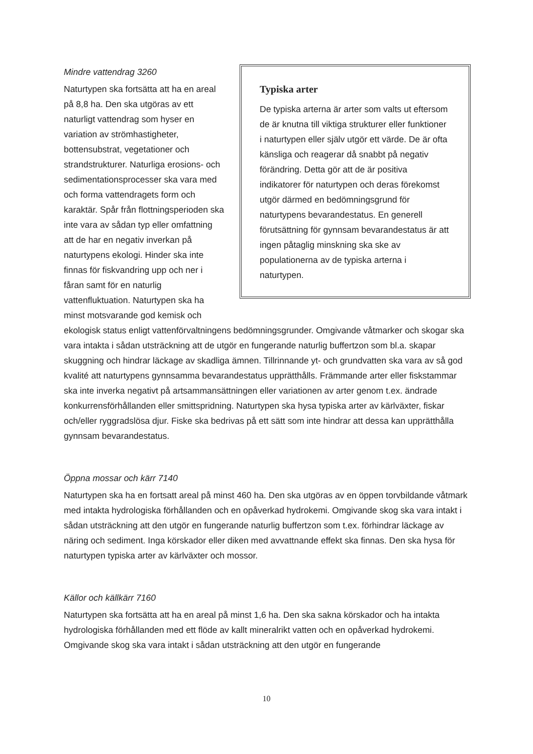Typiska arter
De typiska arterna är arter som valts ut eftersom de är knutna till viktiga strukturer eller funktioner i naturtypen eller själv utgör ett värde. De är ofta känsliga och reagerar då snabbt på negativ förändring. Detta gör att de är positiva indikatorer för naturtypen och deras förekomst utgör därmed en bedömningsgrund för naturtypens bevarandestatus. En generell förutsättning för gynnsam bevarandestatus är att ingen påtaglig minskning ska ske av populationerna av de typiska arterna i naturtypen.
Mindre vattendrag 3260
Naturtypen ska fortsätta att ha en areal på 8,8 ha. Den ska utgöras av ett naturligt vattendrag som hyser en variation av strömhastigheter, bottensubstrat, vegetationer och strandstrukturer. Naturliga erosions- och sedimentationsprocesser ska vara med och forma vattendragets form och karaktär. Spår från flottningsperioden ska inte vara av sådan typ eller omfattning att de har en negativ inverkan på naturtypens ekologi. Hinder ska inte finnas för fiskvandring upp och ner i fåran samt för en naturlig vattenfluktuation. Naturtypen ska ha minst motsvarande god kemisk och ekologisk status enligt vattenförvaltningens bedömningsgrunder. Omgivande våtmarker och skogar ska vara intakta i sådan utsträckning att de utgör en fungerande naturlig buffertzon som bl.a. skapar skuggning och hindrar läckage av skadliga ämnen. Tillrinnande yt- och grundvatten ska vara av så god kvalité att naturtypens gynnsamma bevarandestatus upprätthålls. Främmande arter eller fiskstammar ska inte inverka negativt på artsammansättningen eller variationen av arter genom t.ex. ändrade konkurrensförhållanden eller smittspridning. Naturtypen ska hysa typiska arter av kärlväxter, fiskar och/eller ryggradslösa djur. Fiske ska bedrivas på ett sätt som inte hindrar att dessa kan upprätthålla gynnsam bevarandestatus.
Öppna mossar och kärr 7140
Naturtypen ska ha en fortsatt areal på minst 460 ha. Den ska utgöras av en öppen torvbildande våtmark med intakta hydrologiska förhållanden och en opåverkad hydrokemi. Omgivande skog ska vara intakt i sådan utsträckning att den utgör en fungerande naturlig buffertzon som t.ex. förhindrar läckage av näring och sediment. Inga körskador eller diken med avvattnande effekt ska finnas. Den ska hysa för naturtypen typiska arter av kärlväxter och mossor.
Källor och källkärr 7160
Naturtypen ska fortsätta att ha en areal på minst 1,6 ha. Den ska sakna körskador och ha intakta hydrologiska förhållanden med ett flöde av kallt mineralrikt vatten och en opåverkad hydrokemi. Omgivande skog ska vara intakt i sådan utsträckning att den utgör en fungerande
10